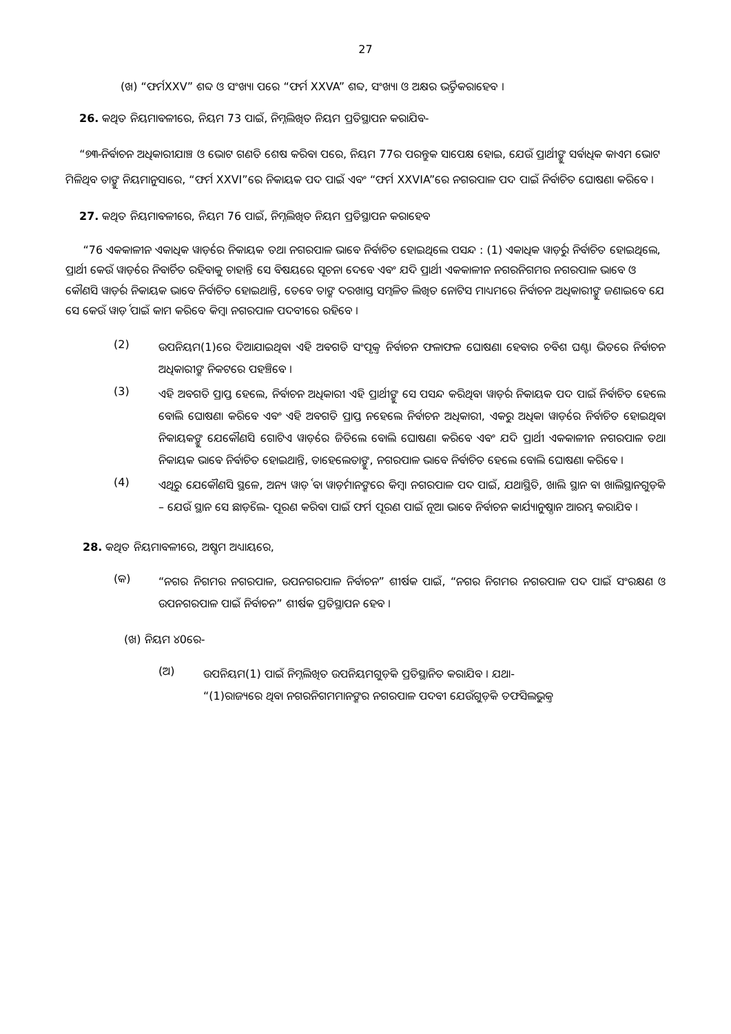27
(ଖ) “ଫର୍ମXXV” ଶବ୍ଦ ଓ ସଂଖ୍ୟା ପରେ “ଫର୍ମ XXVA” ଶବ୍ଦ, ସଂଖ୍ୟା ଓ ଅକ୍ଷର ଭର୍ତ୍ତିକରାହେବ ।
26. କଥିତ ନିୟମାବଳୀରେ, ନିୟମ 73 ପାଇଁ, ନିମ୍ନଲିଖିତ ନିୟମ ପ୍ରତିସ୍ଥାପନ କରାଯିବ-
“୭୩-ନିର୍ବାଚନ ଅଧିକାରୀଯାଞ୍ଚ ଓ ଭୋଟ ଗଣତି ଶେଷ କରିବା ପରେ, ନିୟମ 77ର ପରନ୍ତୁକ ସାପେକ୍ଷ ହୋଇ, ଯେଉଁ ପ୍ରାର୍ଥୀଙ୍କୁ ସର୍ବାଧିକ କାଏମ ଭୋଟ ମିଳିଥିବ ତାଙ୍କୁ ନିୟମାନୁସାରେ, “ଫର୍ମ XXVI”ରେ ନିକାୟକ ପଦ ପାଇଁ ଏବଂ “ଫର୍ମ XXVIA”ରେ ନଗରପାଳ ପଦ ପାଇଁ ନିର୍ବାଚିତ ଘୋଷଣା କରିବେ ।
27. କଥିତ ନିୟମାବଳୀରେ, ନିୟମ 76 ପାଇଁ, ନିମ୍ନଲିଖିତ ନିୟମ ପ୍ରତିସ୍ଥାପନ କରାହେବ
“76 ଏକକାଳୀନ ଏକାଧିକ ୱାର୍ଡ଼ରେ ନିକାୟକ ତଥା ନଗରପାଳ ଭାବେ ନିର୍ବାଚିତ ହୋଇଥିଲେ ପସନ୍ଦ : (1) ଏକାଧିକ ୱାର୍ଡ଼ରୁ ନିର୍ବାଚିତ ହୋଇଥିଲେ, ପ୍ରାର୍ଥୀ କେଉଁ ୱାର୍ଡ଼ରେ ନିବାର୍ଚିତ ରହିବାକୁ ଚାହାନ୍ତି ସେ ବିଷୟରେ ସୂଚନା ଦେବେ ଏବଂ ଯଦି ପ୍ରାର୍ଥୀ ଏକକାଳୀନ ନଗରନିଗମର ନଗରପାଳ ଭାବେ ଓ କୌଣସି ୱାର୍ଡ଼ର ନିକାୟକ ଭାବେ ନିର୍ବାଚିତ ହୋଇଥାନ୍ତି, ତେବେ ତାଙ୍କ ଦରଖାସ୍ତ ସମ୍ୱଳିତ ଲିଖିତ ନୋଟିସ ମାଧ୍ୟମରେ ନିର୍ବାଚନ ଅଧିକାରୀଙ୍କୁ ଜଣାଇବେ ଯେ ସେ କେଉଁ ୱାର୍ଡ଼ ପାଇଁ କାମ କରିବେ କିମ୍ବା ନଗରପାଳ ପଦବୀରେ ରହିବେ ।
(2) ଉପନିୟମ(1)ରେ ଦିଆଯାଇଥିବା ଏହି ଅବଗତି ସଂପୃକ୍ତ ନିର୍ବାଚନ ଫଳାଫଳ ଘୋଷଣା ହେବାର ଚବିଶ ଘଣ୍ଟା ଭିତରେ ନିର୍ବାଚନ ଅଧିକାରୀଙ୍କ ନିକଟରେ ପହଞ୍ଚିବେ ।
(3) ଏହି ଅବଗତି ପ୍ରାପ୍ତ ହେଲେ, ନିର୍ବାଚନ ଅଧିକାରୀ ଏହି ପ୍ରାର୍ଥୀଙ୍କୁ ସେ ପସନ୍ଦ କରିଥିବା ୱାର୍ଡ଼ର ନିକାୟକ ପଦ ପାଇଁ ନିର୍ବାଚିତ ହେଲେ ବୋଲି ଘୋଷଣା କରିବେ ଏବଂ ଏହି ଅବଗତି ପ୍ରାପ୍ତ ନହେଲେ ନିର୍ବାଚନ ଅଧିକାରୀ, ଏକରୁ ଅଧିକା ୱାର୍ଡ଼ରେ ନିର୍ବାଚିତ ହୋଇଥିବା ନିକାୟକଙ୍କୁ ଯେକୌଣସି ଗୋଟିଏ ୱାର୍ଡ଼ରେ ଜିତିଲେ ବୋଲି ଘୋଷଣା କରିବେ ଏବଂ ଯଦି ପ୍ରାର୍ଥୀ ଏକକାଳୀନ ନଗରପାଳ ତଥା ନିକାୟକ ଭାବେ ନିର୍ବାଚିତ ହୋଇଥାନ୍ତି, ତାହେଲେତାଙ୍କୁ, ନଗରପାଳ ଭାବେ ନିର୍ବାଚିତ ହେଲେ ବୋଲି ଘୋଷଣା କରିବେ ।
(4) ଏଥିରୁ ଯେକୌଣସି ସ୍ଥଳେ, ଅନ୍ୟ ୱାର୍ଡ଼ ବା ୱାର୍ଡ଼ମାନଙ୍କରେ କିମ୍ବା ନଗରପାଳ ପଦ ପାଇଁ, ଯଥାସ୍ଥିତି, ଖାଲି ସ୍ଥାନ ବା ଖାଲିସ୍ଥାନଗୁଡ଼ିକ – ଯେଉଁ ସ୍ଥାନ ସେ ଛାଡ଼ିଲେ- ପୂରଣ କରିବା ପାଇଁ ଫର୍ମ ପୂରଣ ପାଇଁ ନୂଆ ଭାବେ ନିର୍ବାଚନ କାର୍ଯ୍ୟାନୁଷ୍ଠାନ ଆରମ୍ଭ କରାଯିବ ।
28. କଥିତ ନିୟମାବଳୀରେ, ଅଷ୍ଟମ ଅଧ୍ୟାୟରେ,
(କ) “ନଗର ନିଗମର ନଗରପାଳ, ଉପନଗରପାଳ ନିର୍ବାଚନ” ଶୀର୍ଷକ ପାଇଁ, “ନଗର ନିଗମର ନଗରପାଳ ପଦ ପାଇଁ ସଂରକ୍ଷଣ ଓ ଉପନଗରପାଳ ପାଇଁ ନିର୍ବାଚନ” ଶୀର୍ଷକ ପ୍ରତିସ୍ଥାପନ ହେବ ।
(ଖ) ନିୟମ ୪0ରେ-
(ଅ) ଉପନିୟମ(1) ପାଇଁ ନିମ୍ନଲିଖିତ ଉପନିୟମଗୁଡ଼ିକ ପ୍ରତିସ୍ଥାନିତ କରାଯିବ । ଯଥା-
“(1)ରାଜ୍ୟରେ ଥିବା ନଗରନିଗମମାନଙ୍କର ନଗରପାଳ ପଦବୀ ଯେଉଁଗୁଡ଼ିକ ତଫସିଲଭୁକ୍ତ